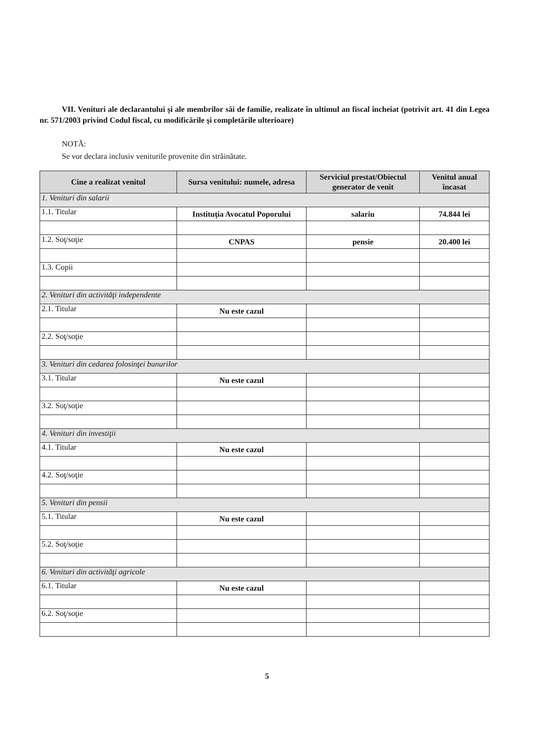VII. Venituri ale declarantului şi ale membrilor săi de familie, realizate în ultimul an fiscal încheiat (potrivit art. 41 din Legea nr. 571/2003 privind Codul fiscal, cu modificările şi completările ulterioare)
NOTĂ:
Se vor declara inclusiv veniturile provenite din străinătate.
| Cine a realizat venitul | Sursa venitului: numele, adresa | Serviciul prestat/Obiectul generator de venit | Venitul anual încasat |
| --- | --- | --- | --- |
| 1. Venituri din salarii | | | |
| 1.1. Titular | Instituţia Avocatul Poporului | salariu | 74.844 lei |
| 1.2. Soţ/soţie | CNPAS | pensie | 20.400 lei |
| 1.3. Copii | | | |
| 2. Venituri din activităţi independente | | | |
| 2.1. Titular | Nu este cazul | | |
| 2.2. Soţ/soţie | | | |
| 3. Venituri din cedarea folosinţei bunurilor | | | |
| 3.1. Titular | Nu este cazul | | |
| 3.2. Soţ/soţie | | | |
| 4. Venituri din investiţii | | | |
| 4.1. Titular | Nu este cazul | | |
| 4.2. Soţ/soţie | | | |
| 5. Venituri din pensii | | | |
| 5.1. Titular | Nu este cazul | | |
| 5.2. Soţ/soţie | | | |
| 6. Venituri din activităţi agricole | | | |
| 6.1. Titular | Nu este cazul | | |
| 6.2. Soţ/soţie | | | |
5